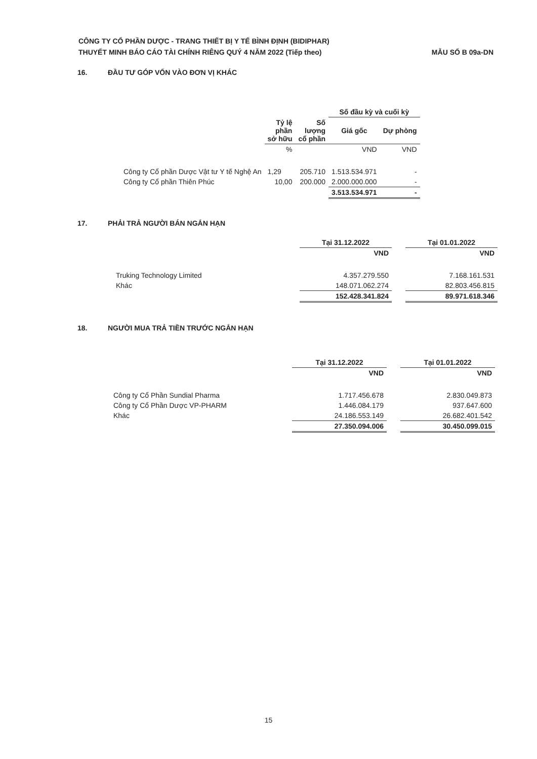CÔNG TY CỔ PHẦN DƯỢC - TRANG THIẾT BỊ Y TẾ BÌNH ĐỊNH (BIDIPHAR)
THUYẾT MINH BÁO CÁO TÀI CHÍNH RIÊNG QUÝ 4 NĂM 2022 (Tiếp theo) MẪU SỐ B 09a-DN
16. ĐẦU TƯ GÓP VỐN VÀO ĐƠN VỊ KHÁC
| | | | Số đầu kỳ và cuối kỳ | |
| --- | --- | --- | --- | --- |
| | Tỷ lệ phần sở hữu | Số lượng cổ phần | Giá gốc | Dự phòng |
| | % | | VND | VND |
| Công ty Cổ phần Dược Vật tư Y tế Nghệ An | 1,29 | 205.710 | 1.513.534.971 | - |
| Công ty Cổ phần Thiên Phúc | 10,00 | 200.000 | 2.000.000.000 | - |
| | | | 3.513.534.971 | - |
17. PHẢI TRẢ NGƯỜI BÁN NGẮN HẠN
| | Tại 31.12.2022 | | Tại 01.01.2022 |
| --- | --- | --- | --- |
| | VND | | VND |
| Truking Technology Limited | 4.357.279.550 | | 7.168.161.531 |
| Khác | 148.071.062.274 | | 82.803.456.815 |
| | 152.428.341.824 | | 89.971.618.346 |
18. NGƯỜI MUA TRẢ TIỀN TRƯỚC NGẮN HẠN
| | Tại 31.12.2022 | | Tại 01.01.2022 |
| --- | --- | --- | --- |
| | VND | | VND |
| Công ty Cổ Phần Sundial Pharma | 1.717.456.678 | | 2.830.049.873 |
| Công ty Cổ Phần Dược VP-PHARM | 1.446.084.179 | | 937.647.600 |
| Khác | 24.186.553.149 | | 26.682.401.542 |
| | 27.350.094.006 | | 30.450.099.015 |
15